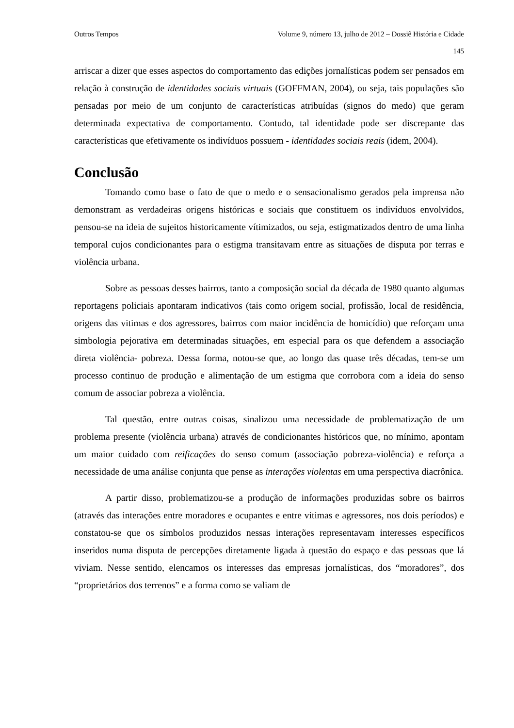Outros Tempos Volume 9, número 13, julho de 2012 – Dossiê História e Cidade
145
arriscar a dizer que esses aspectos do comportamento das edições jornalísticas podem ser pensados em relação à construção de identidades sociais virtuais (GOFFMAN, 2004), ou seja, tais populações são pensadas por meio de um conjunto de características atribuídas (signos do medo) que geram determinada expectativa de comportamento. Contudo, tal identidade pode ser discrepante das características que efetivamente os indivíduos possuem - identidades sociais reais (idem, 2004).
Conclusão
Tomando como base o fato de que o medo e o sensacionalismo gerados pela imprensa não demonstram as verdadeiras origens históricas e sociais que constituem os indivíduos envolvidos, pensou-se na ideia de sujeitos historicamente vítimizados, ou seja, estigmatizados dentro de uma linha temporal cujos condicionantes para o estigma transitavam entre as situações de disputa por terras e violência urbana.
Sobre as pessoas desses bairros, tanto a composição social da década de 1980 quanto algumas reportagens policiais apontaram indicativos (tais como origem social, profissão, local de residência, origens das vitimas e dos agressores, bairros com maior incidência de homicídio) que reforçam uma simbologia pejorativa em determinadas situações, em especial para os que defendem a associação direta violência- pobreza. Dessa forma, notou-se que, ao longo das quase três décadas, tem-se um processo continuo de produção e alimentação de um estigma que corrobora com a ideia do senso comum de associar pobreza a violência.
Tal questão, entre outras coisas, sinalizou uma necessidade de problematização de um problema presente (violência urbana) através de condicionantes históricos que, no mínimo, apontam um maior cuidado com reificações do senso comum (associação pobreza-violência) e reforça a necessidade de uma análise conjunta que pense as interações violentas em uma perspectiva diacrônica.
A partir disso, problematizou-se a produção de informações produzidas sobre os bairros (através das interações entre moradores e ocupantes e entre vitimas e agressores, nos dois períodos) e constatou-se que os símbolos produzidos nessas interações representavam interesses específicos inseridos numa disputa de percepções diretamente ligada à questão do espaço e das pessoas que lá viviam. Nesse sentido, elencamos os interesses das empresas jornalísticas, dos “moradores”, dos “proprietários dos terrenos” e a forma como se valiam de